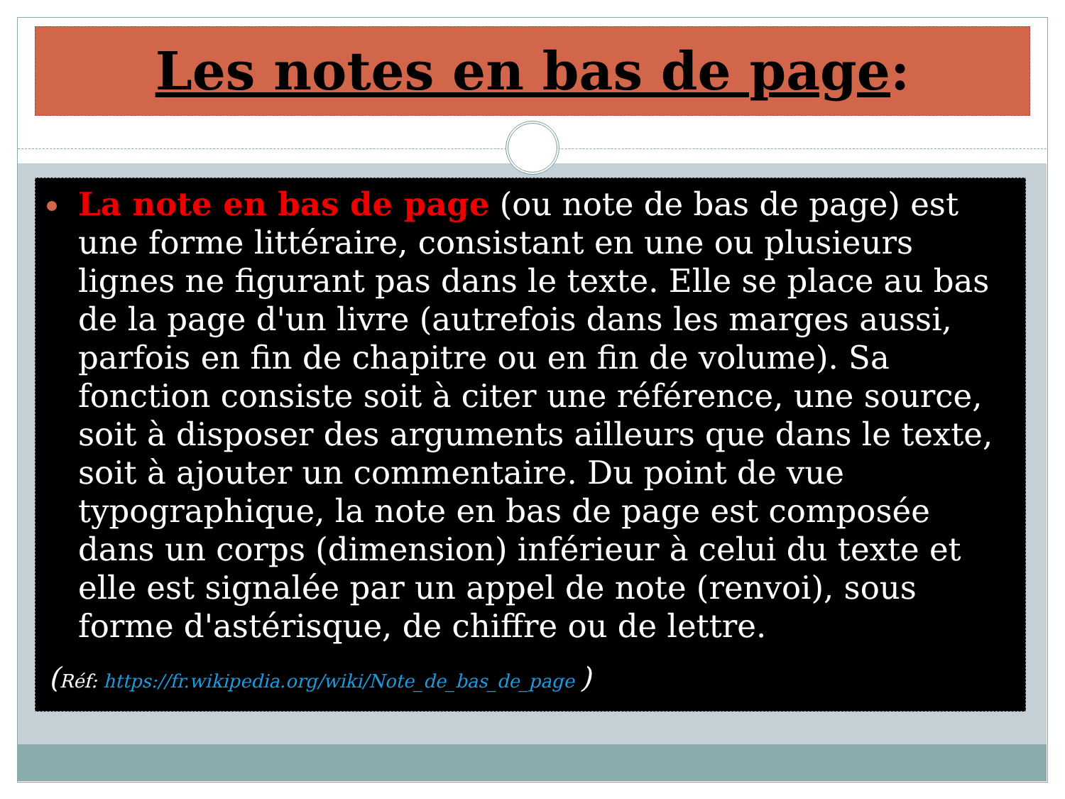Les notes en bas de page:
La note en bas de page (ou note de bas de page) est une forme littéraire, consistant en une ou plusieurs lignes ne figurant pas dans le texte. Elle se place au bas de la page d'un livre (autrefois dans les marges aussi, parfois en fin de chapitre ou en fin de volume). Sa fonction consiste soit à citer une référence, une source, soit à disposer des arguments ailleurs que dans le texte, soit à ajouter un commentaire. Du point de vue typographique, la note en bas de page est composée dans un corps (dimension) inférieur à celui du texte et elle est signalée par un appel de note (renvoi), sous forme d'astérisque, de chiffre ou de lettre.
(Réf: https://fr.wikipedia.org/wiki/Note_de_bas_de_page )